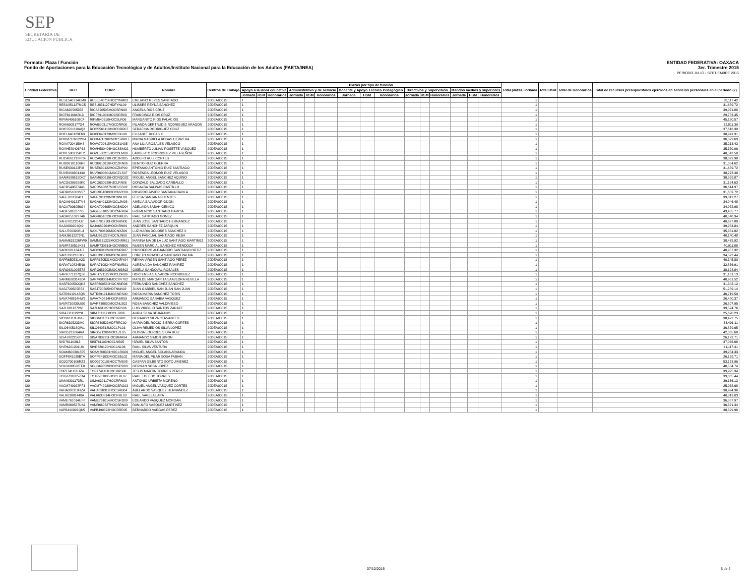SEP
SECRETARÍA DE
EDUCACIÓN PÚBLICA
ENTIDAD FEDERATIVA: OAXACA
3er. Trimestre 2015
PERIODO JULIO - SEPTIEMBRE 2015
Formato: Plaza / Función
Fondo de Aportaciones para la Educación Tecnológica y de Adultos/Instituto Nacional para la Educación de los Adultos (FAETA/INEA)
| Entidad Federativa | RFC | CURP | Nombre | Centros de Trabajo | Plazas por tipo de función | | | | | | | | | | | | | | | Total plazas Jornada | Total HSM | Total de Honorarios | Total de recursos presupuestales ejercidos en servicios personales en el periodo (2) |
| --- | --- | --- | --- | --- | --- | --- | --- | --- | --- | --- | --- | --- | --- | --- | --- | --- | --- | --- | --- | --- | --- | --- | --- |
| | | | | | Apoyo a la labor educativa | | | Administrativo y de servicio | | | Docente y Apoyo Técnico Pedagógico | | | Directivos y Supervisión | | | Mandos medios y superiores | | | | | | |
| | | | | | Jornada | HSM | Honorarios | Jornada | HSM | Honorarios | Jornada | HSM | Honorarios | Jornada | HSM | Honorarios | Jornada | HSM | Honorarios | | | | |
| I20 | RESE540714UM8 | RESE540714HOCYNM03 | EMILIANO REYES SANTIAGO | 20DEA0001S | 1 | | | | | | | | | | | | | | | 1 | | | 38,117.42 |
| I20 | RESU851127MC5 | RESU851127HDFYNL09 | ULISSES REYNA SANCHEZ | 20DEA0001S | 1 | | | | | | | | | | | | | | | 1 | | | 31,659.72 |
| I20 | RICA620505356 | RICA620505MOCSRN09 | ANGELA RIOS CRUZ | 20DEA0001S | 1 | | | | | | | | | | | | | | | 1 | | | 39,971.88 |
| I20 | RICF691004R13 | RICF691004MOCSRR00 | FRANCISCA RIOS CRUZ | 20DEA0001S | 1 | | | | | | | | | | | | | | | 1 | | | 29,783.45 |
| I20 | RIPM640610BC4 | RIPM640610HOCSLR06 | MARGARITO RIOS PALACIOS | 20DEA0001S | 1 | | | | | | | | | | | | | | | 1 | | | 45,120.57 |
| I20 | ROAI6903177G4 | ROAI690317MOCDRR00 | IRLANDA GERTRUDIS RODRIGUEZ ARAGON | 20DEA0001S | 1 | | | | | | | | | | | | | | | 1 | | | 32,811.30 |
| I20 | ROCS5611184Q3 | ROCS561118MOCDRR07 | SERAFINA RODRIGUEZ CRUZ | 20DEA0001S | 1 | | | | | | | | | | | | | | | 1 | | | 37,616.30 |
| I20 | ROEL640123E63 | ROXE640123MOCJXL06 | ELIZABET ROJAS X | 20DEA0001S | 1 | | | | | | | | | | | | | | | 1 | | | 38,941.31 |
| I20 | ROHM7109022HA | ROHM710902MOCSRR07 | MIRNA GABRIELA ROSAS HERRERA | 20DEA0001S | 1 | | | | | | | | | | | | | | | 1 | | | 36,879.69 |
| I20 | ROVA720415948 | ROVA720415MOCSLN05 | ANA LILIA ROSALES VELASCO | 20DEA0001S | 1 | | | | | | | | | | | | | | | 1 | | | 35,213.43 |
| I20 | ROVH580406P33 | ROVH580406HOCSSM02 | HUMBERTO JULIAN ROSETTE VASQUEZ | 20DEA0001S | 1 | | | | | | | | | | | | | | | 1 | | | 35,350.06 |
| I20 | ROVL500215KT2 | ROVL500215HOCDLM09 | LAMBERTO RODRIGUEZ VILLASEÑOR | 20DEA0001S | 1 | | | | | | | | | | | | | | | 1 | | | 40,542.58 |
| I20 | RUCA661218PC4 | RUCA661218HOCZRD05 | ADOLFO RUIZ CORTES | 20DEA0001S | 1 | | | | | | | | | | | | | | | 1 | | | 38,329.98 |
| I20 | RUGB6101106R8 | RUGB610110HOCZRN06 | BENITO RUIZ GUERRA | 20DEA0001S | 1 | | | | | | | | | | | | | | | 1 | | | 31,354.62 |
| I20 | RUSE630122PI8 | RUSE630122HOCZNP00 | EPIFANIO ANTONIO RUIZ SANTIAGO | 20DEA0001S | 1 | | | | | | | | | | | | | | | 1 | | | 31,659.72 |
| I20 | RUVR60030144A | RUVR600301MOCZLS07 | ROSENDA LEONOR RUIZ VELASCO | 20DEA0001S | 1 | | | | | | | | | | | | | | | 1 | | | 38,273.48 |
| I20 | SAAM690615DK7 | SAAM690615HOCNQG02 | MIGUEL ANGEL SANCHEZ AQUINO | 20DEA0001S | 1 | | | | | | | | | | | | | | | 1 | | | 38,529.87 |
| I20 | SACG6309299K0 | SACG630929HJCLRN06 | GONZALO SALGADO CARBALLO | 20DEA0001S | 1 | | | | | | | | | | | | | | | 1 | | | 31,124.63 |
| I20 | SACR540827448 | SACR540827MOCLSS02 | ROSALBA SALINAS CASTILLO | 20DEA0001S | 1 | | | | | | | | | | | | | | | 1 | | | 36,614.97 |
| I20 | SADR851009V57 | SADR851009HOCNVC08 | RICARDO JAVIER SANTANA DAVILA | 20DEA0001S | 1 | | | | | | | | | | | | | | | 1 | | | 31,659.72 |
| I20 | SAFF701120411 | SAFF701120MOCNNL09 | FELISA SANTANA FUENTES | 20DEA0001S | 1 | | | | | | | | | | | | | | | 1 | | | 39,312.27 |
| I20 | SAGA640123TV4 | SAGA640123MOCLJM08 | AMELIA SALVADOR GIJON | 20DEA0001S | 1 | | | | | | | | | | | | | | | 1 | | | 34,946.48 |
| I20 | SAGA7006056G4 | SAGA700605MOCBND04 | ADELAIDA SABAH GENICO | 20DEA0001S | 1 | | | | | | | | | | | | | | | 1 | | | 34,972.98 |
| I20 | SAGF5810277I0 | SAGF581027HOCNRR04 | FRUMENCIO SANTIAGO GARCIA | 20DEA0001S | 1 | | | | | | | | | | | | | | | 1 | | | 43,485.77 |
| I20 | SAGR651023746 | SAGR651023HOCNML05 | RAUL SANTIAGO GOMEZ | 20DEA0001S | 1 | | | | | | | | | | | | | | | 1 | | | 40,548.94 |
| I20 | SAHJ7012204J7 | SAHJ701220HOCNRN00 | JUAN JOSE SANTIAGO HERNANDEZ | 20DEA0001S | 1 | | | | | | | | | | | | | | | 1 | | | 40,627.88 |
| I20 | SAJA680204QI9 | SAJA680204HOCNRN09 | ANDRES SANCHEZ JARQUIN | 20DEA0001S | 1 | | | | | | | | | | | | | | | 1 | | | 39,984.84 |
| I20 | SALU7003208L4 | SAXL700320MOCNXZ06 | LUZ MARIA DOLORES SANCHEZ X | 20DEA0001S | 1 | | | | | | | | | | | | | | | 1 | | | 35,351.82 |
| I20 | SAMJ6612273N1 | SAMJ661227HOCNJN09 | JUAN PASCUAL SANTIAGO MEJIA | 20DEA0001S | 1 | | | | | | | | | | | | | | | 1 | | | 40,140.48 |
| I20 | SAMM631226FW9 | SAMM631226MOCNRR01 | MARINA MA DE LA LUZ SANTIAGO MARTINEZ | 20DEA0001S | 1 | | | | | | | | | | | | | | | 1 | | | 38,475.92 |
| I20 | SAMR730519K81 | SAMR730519HOCNNB00 | RUBEN MARCIAL SANCHEZ MENDOZA | 20DEA0001S | 1 | | | | | | | | | | | | | | | 1 | | | 40,911.08 |
| I20 | SAOC681124JL7 | SAOC681124HOCNRR07 | CRISOFORO ALEJANDRO SANTIAGO ORTIZ | 20DEA0001S | 1 | | | | | | | | | | | | | | | 1 | | | 40,957.32 |
| I20 | SAPL391210D19 | SAPL391210MOCNLR08 | LORETO GRACIELA SANTIAGO PALMA | 20DEA0001S | 1 | | | | | | | | | | | | | | | 1 | | | 34,522.44 |
| I20 | SAPR650531A23 | SAPR650531MOCNRY04 | REYNA VIRGEN SANTIAGO PEREZ | 20DEA0001S | 1 | | | | | | | | | | | | | | | 1 | | | 40,345.80 |
| I20 | SARA7108245N0 | SARA710824MDFNMR01 | AUREA AIDA SANCHEZ RAMIREZ | 20DEA0001S | 1 | | | | | | | | | | | | | | | 1 | | | 32,836.91 |
| I20 | SARG681003E78 | SARG681003MOCNSS02 | GISELA SANDOVAL ROSALES | 20DEA0001S | 1 | | | | | | | | | | | | | | | 1 | | | 38,124.84 |
| I20 | SARH771127QB6 | SARH771127MOCLDR06 | HORTENSIA SALVADOR RODRIGUEZ | 20DEA0001S | 1 | | | | | | | | | | | | | | | 1 | | | 31,161.13 |
| I20 | SARM6803143D4 | SARM680314MOCVVT02 | MATILDE MARGARITA SAAVEDRA REVILLA | 20DEA0001S | 1 | | | | | | | | | | | | | | | 1 | | | 40,961.52 |
| I20 | SASF600530QK2 | SASF600530HOCNNR06 | FERNANDO SANCHEZ SANCHEZ | 20DEA0001S | 1 | | | | | | | | | | | | | | | 1 | | | 31,342.12 |
| I20 | SASJ720505R53 | SASJ720505HDFNNN02 | JUAN GABRIEL SAN JUAN SAN JUAN | 20DEA0001S | 1 | | | | | | | | | | | | | | | 1 | | | 51,289.14 |
| I20 | SATR6912146Q8 | SATR691214MOCNRS00 | ROSA MARIA SANCHEZ TORIS | 20DEA0001S | 1 | | | | | | | | | | | | | | | 1 | | | 40,719.50 |
| I20 | SAVA740814HW2 | SAVA740814HOCRSR09 | ARMANDO SARABIA VASQUEZ | 20DEA0001S | 1 | | | | | | | | | | | | | | | 1 | | | 26,480.37 |
| I20 | SAVR730830US0 | SAVR730830MOCNLS02 | ROSA SANCHEZ VALDIVIESO | 20DEA0001S | 1 | | | | | | | | | | | | | | | 1 | | | 26,807.95 |
| I20 | SAZL681127268 | SAZL681127HOCNRS06 | LUIS VIRGILIO SANTOS ZARATE | 20DEA0001S | 1 | | | | | | | | | | | | | | | 1 | | | 39,524.76 |
| I20 | SIBA711112PY8 | SIBA711112MOCLJR06 | AURIA SILVA BEJARANO | 20DEA0001S | 1 | | | | | | | | | | | | | | | 1 | | | 25,620.23 |
| I20 | SICG6111051N5 | SICG611105HOCLRR01 | GERARDO SILVA CERVANTES | 20DEA0001S | 1 | | | | | | | | | | | | | | | 1 | | | 38,492.75 |
| I20 | SICR6305233M0 | SICR630523MDFRRC00 | MARIA DEL ROCIO SIERRA CORTES | 20DEA0001S | 1 | | | | | | | | | | | | | | | 1 | | | 33,491.11 |
| I20 | SILO640518QW1 | SILO640518MOCLPL03 | OLIVA REMEDIOS SILVA LOPEZ | 20DEA0001S | 1 | | | | | | | | | | | | | | | 1 | | | 36,879.65 |
| I20 | SIRG5212064RA | SIRG521206MOCLZL05 | GLORIA LOURDES SILVA RUIZ | 20DEA0001S | 1 | | | | | | | | | | | | | | | 1 | | | 42,365.68 |
| I20 | SISA7802256P3 | SISA780225HOCMMR04 | ARMANDO SIMON SIMON | 20DEA0001S | 1 | | | | | | | | | | | | | | | 1 | | | 26,129.71 |
| I20 | SISI761103IL3 | SISI761103HOCLNS05 | ISRAEL SILVA SANTOS | 20DEA0001S | 1 | | | | | | | | | | | | | | | 1 | | | 37,036.68 |
| I20 | SIVR6201201UA | SIVR620120HOCLNL06 | RAUL SILVA VENTURA | 20DEA0001S | 1 | | | | | | | | | | | | | | | 1 | | | 41,117.41 |
| I20 | SOAM600301855 | SOAM600301HOCLRG09 | MIGUEL ANGEL SOLANA ARANDA | 20DEA0001S | 1 | | | | | | | | | | | | | | | 1 | | | 39,984.33 |
| I20 | SOFP841030BTA | SOFP841030MOCSBL02 | MARIA DEL PILAR SOSA FABIAN | 20DEA0001S | 1 | | | | | | | | | | | | | | | 1 | | | 26,129.71 |
| I20 | SOJG700106RZ3 | SOJG700106HOCTMS08 | GASPAR GILBERTO SOTO JIMENEZ | 20DEA0001S | 1 | | | | | | | | | | | | | | | 1 | | | 53,133.96 |
| I20 | SOLG690528TF0 | SOLG690528HOCSPR03 | GERMAN SOSA LOPEZ | 20DEA0001S | 1 | | | | | | | | | | | | | | | 1 | | | 40,504.74 |
| I20 | TOPJ741111UZ4 | TOPJ741111HOCRRS00 | JESUS MARTIN TORRES PEREZ | 20DEA0001S | 1 | | | | | | | | | | | | | | | 1 | | | 39,995.34 |
| I20 | TOTR7010057D4 | TOTR701005HOCLRL07 | RAUL TOLEDO TORRES | 20DEA0001S | 1 | | | | | | | | | | | | | | | 1 | | | 39,365.44 |
| I20 | UIMA6301173R1 | UIMA630117HOCRRN03 | ANTONIO URBIETA MORENO | 20DEA0001S | 1 | | | | | | | | | | | | | | | 1 | | | 39,166.13 |
| I20 | VACM740928PF1 | VACM740928HOCSRG03 | MIGUEL ANGEL VASQUEZ CORTES | 20DEA0001S | 1 | | | | | | | | | | | | | | | 1 | | | 25,938.68 |
| I20 | VAHA830319HZA | VAHA830319HOCSRB04 | ABELARDO VASQUEZ HERNANDEZ | 20DEA0001S | 1 | | | | | | | | | | | | | | | 1 | | | 30,994.96 |
| I20 | VALR63081448A | VALR630814HOCRRL03 | RAUL VARELA LARA | 20DEA0001S | 1 | | | | | | | | | | | | | | | 1 | | | 40,313.03 |
| I20 | VAME761014UF8 | VAME761014HOCSRD09 | EDUARDO VASQUEZ MORGAN | 20DEA0001S | 1 | | | | | | | | | | | | | | | 1 | | | 36,887.97 |
| I20 | VAMR660527UA1 | VAMR660527HOCSRN03 | RANULFO VASQUEZ MARTINEZ | 20DEA0001S | 1 | | | | | | | | | | | | | | | 1 | | | 36,321.34 |
| I20 | VAPB490822QK5 | VAPB490822HOCRRR05 | BERNARDO VARGAS PEREZ | 20DEA0001S | 1 | | | | | | | | | | | | | | | 1 | | | 38,329.98 |
07/10/2015 5 de 6